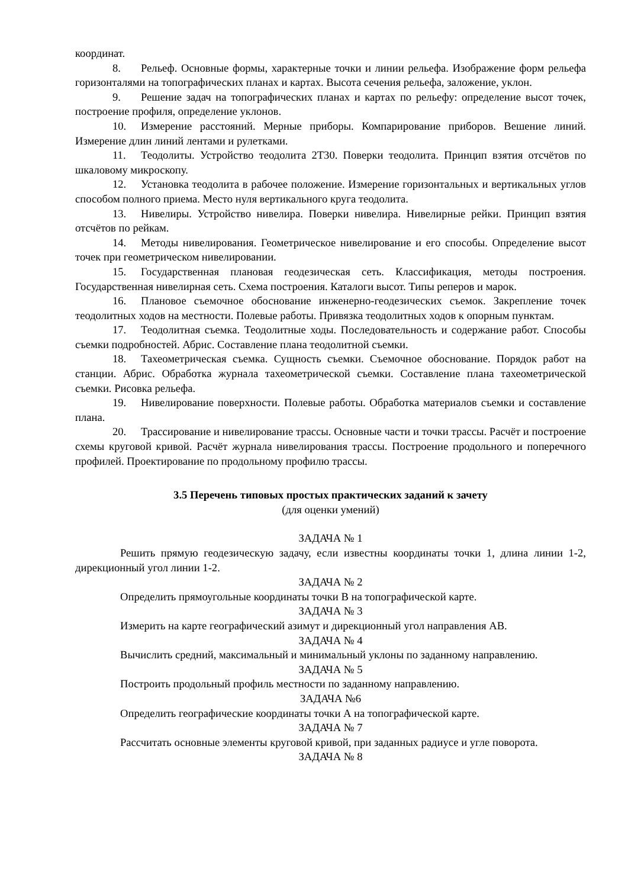координат.
8. Рельеф. Основные формы, характерные точки и линии рельефа. Изображение форм рельефа горизонталями на топографических планах и картах. Высота сечения рельефа, заложение, уклон.
9. Решение задач на топографических планах и картах по рельефу: определение высот точек, построение профиля, определение уклонов.
10. Измерение расстояний. Мерные приборы. Компарирование приборов. Вешение линий. Измерение длин линий лентами и рулетками.
11. Теодолиты. Устройство теодолита 2Т30. Поверки теодолита. Принцип взятия отсчётов по шкаловому микроскопу.
12. Установка теодолита в рабочее положение. Измерение горизонтальных и вертикальных углов способом полного приема. Место нуля вертикального круга теодолита.
13. Нивелиры. Устройство нивелира. Поверки нивелира. Нивелирные рейки. Принцип взятия отсчётов по рейкам.
14. Методы нивелирования. Геометрическое нивелирование и его способы. Определение высот точек при геометрическом нивелировании.
15. Государственная плановая геодезическая сеть. Классификация, методы построения. Государственная нивелирная сеть. Схема построения. Каталоги высот. Типы реперов и марок.
16. Плановое съемочное обоснование инженерно-геодезических съемок. Закрепление точек теодолитных ходов на местности. Полевые работы. Привязка теодолитных ходов к опорным пунктам.
17. Теодолитная съемка. Теодолитные ходы. Последовательность и содержание работ. Способы съемки подробностей. Абрис. Составление плана теодолитной съемки.
18. Тахеометрическая съемка. Сущность съемки. Съемочное обоснование. Порядок работ на станции. Абрис. Обработка журнала тахеометрической съемки. Составление плана тахеометрической съемки. Рисовка рельефа.
19. Нивелирование поверхности. Полевые работы. Обработка материалов съемки и составление плана.
20. Трассирование и нивелирование трассы. Основные части и точки трассы. Расчёт и построение схемы круговой кривой. Расчёт журнала нивелирования трассы. Построение продольного и поперечного профилей. Проектирование по продольному профилю трассы.
3.5 Перечень типовых простых практических заданий к зачету
(для оценки умений)
ЗАДАЧА № 1
Решить прямую геодезическую задачу, если известны координаты точки 1, длина линии 1-2, дирекционный угол линии 1-2.
ЗАДАЧА № 2
Определить прямоугольные координаты точки В на топографической карте.
ЗАДАЧА № 3
Измерить на карте географический азимут и дирекционный угол направления АВ.
ЗАДАЧА № 4
Вычислить средний, максимальный и минимальный уклоны по заданному направлению.
ЗАДАЧА № 5
Построить продольный профиль местности по заданному направлению.
ЗАДАЧА №6
Определить географические координаты точки А на топографической карте.
ЗАДАЧА № 7
Рассчитать основные элементы круговой кривой, при заданных радиусе и угле поворота.
ЗАДАЧА № 8